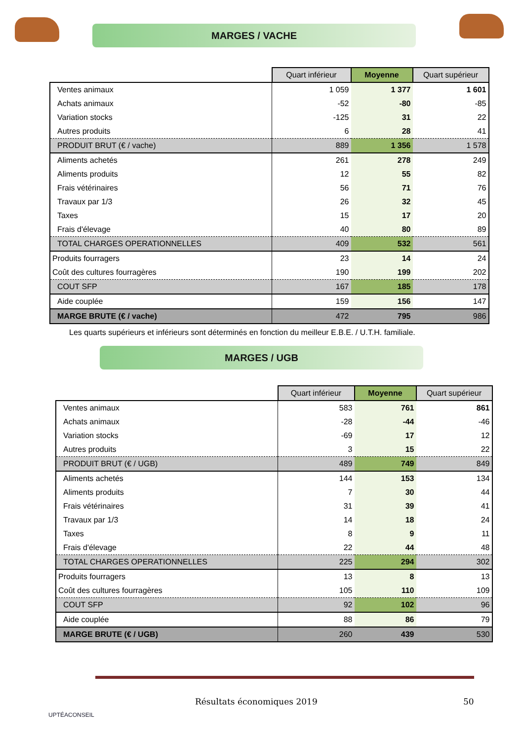MARGES / VACHE
| | Quart inférieur | Moyenne | Quart supérieur |
| Ventes animaux | 1 059 | 1 377 | 1 601 |
| Achats animaux | -52 | -80 | -85 |
| Variation stocks | -125 | 31 | 22 |
| Autres produits | 6 | 28 | 41 |
| PRODUIT BRUT (€ / vache) | 889 | 1 356 | 1 578 |
| Aliments achetés | 261 | 278 | 249 |
| Aliments produits | 12 | 55 | 82 |
| Frais vétérinaires | 56 | 71 | 76 |
| Travaux par 1/3 | 26 | 32 | 45 |
| Taxes | 15 | 17 | 20 |
| Frais d'élevage | 40 | 80 | 89 |
| TOTAL CHARGES OPERATIONNELLES | 409 | 532 | 561 |
| Produits fourragers | 23 | 14 | 24 |
| Coût des cultures fourragères | 190 | 199 | 202 |
| COUT SFP | 167 | 185 | 178 |
| Aide couplée | 159 | 156 | 147 |
| MARGE BRUTE (€ / vache) | 472 | 795 | 986 |
Les quarts supérieurs et inférieurs sont déterminés en fonction du meilleur E.B.E. / U.T.H. familiale.
MARGES / UGB
| | Quart inférieur | Moyenne | Quart supérieur |
| Ventes animaux | 583 | 761 | 861 |
| Achats animaux | -28 | -44 | -46 |
| Variation stocks | -69 | 17 | 12 |
| Autres produits | 3 | 15 | 22 |
| PRODUIT BRUT (€ / UGB) | 489 | 749 | 849 |
| Aliments achetés | 144 | 153 | 134 |
| Aliments produits | 7 | 30 | 44 |
| Frais vétérinaires | 31 | 39 | 41 |
| Travaux par 1/3 | 14 | 18 | 24 |
| Taxes | 8 | 9 | 11 |
| Frais d'élevage | 22 | 44 | 48 |
| TOTAL CHARGES OPERATIONNELLES | 225 | 294 | 302 |
| Produits fourragers | 13 | 8 | 13 |
| Coût des cultures fourragères | 105 | 110 | 109 |
| COUT SFP | 92 | 102 | 96 |
| Aide couplée | 88 | 86 | 79 |
| MARGE BRUTE (€ / UGB) | 260 | 439 | 530 |
UPTÉACONSEIL
Résultats économiques 2019 50